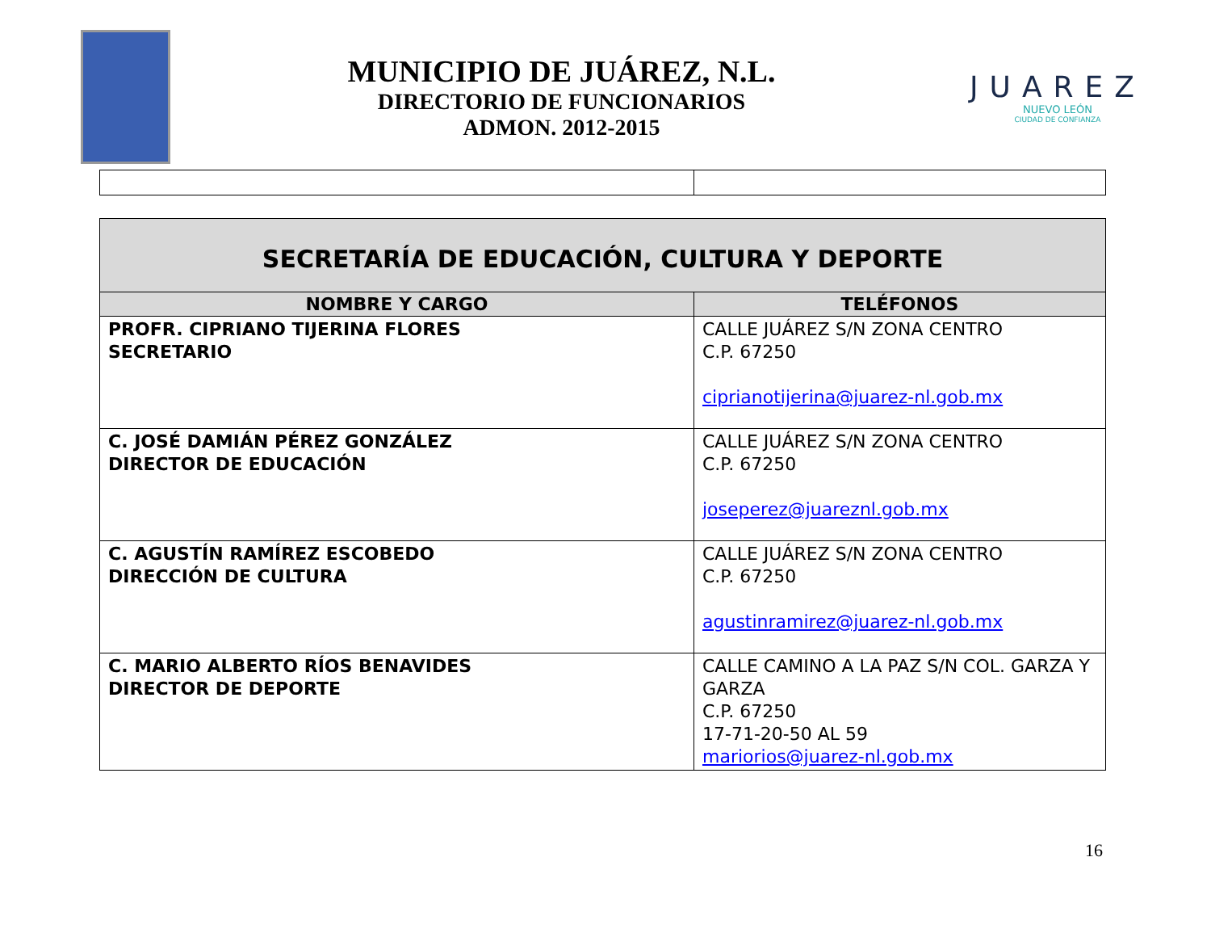MUNICIPIO DE JUÁREZ, N.L.
DIRECTORIO DE FUNCIONARIOS
ADMON. 2012-2015
JUAREZ
NUEVO LEÓN
CIUDAD DE CONFIANZA
| SECRETARÍA DE EDUCACIÓN, CULTURA Y DEPORTE | |
| NOMBRE Y CARGO | TELÉFONOS |
| PROFR. CIPRIANO TIJERINA FLORES SECRETARIO | CALLE JUÁREZ S/N ZONA CENTRO C.P. 67250 ciprianotijerina@juarez-nl.gob.mx |
| C. JOSÉ DAMIÁN PÉREZ GONZÁLEZ DIRECTOR DE EDUCACIÓN | CALLE JUÁREZ S/N ZONA CENTRO C.P. 67250 joseperez@juareznl.gob.mx |
| C. AGUSTÍN RAMÍREZ ESCOBEDO DIRECCIÓN DE CULTURA | CALLE JUÁREZ S/N ZONA CENTRO C.P. 67250 agustinramirez@juarez-nl.gob.mx |
| C. MARIO ALBERTO RÍOS BENAVIDES DIRECTOR DE DEPORTE | CALLE CAMINO A LA PAZ S/N COL. GARZA Y GARZA C.P. 67250 17-71-20-50 AL 59 mariorios@juarez-nl.gob.mx |
16